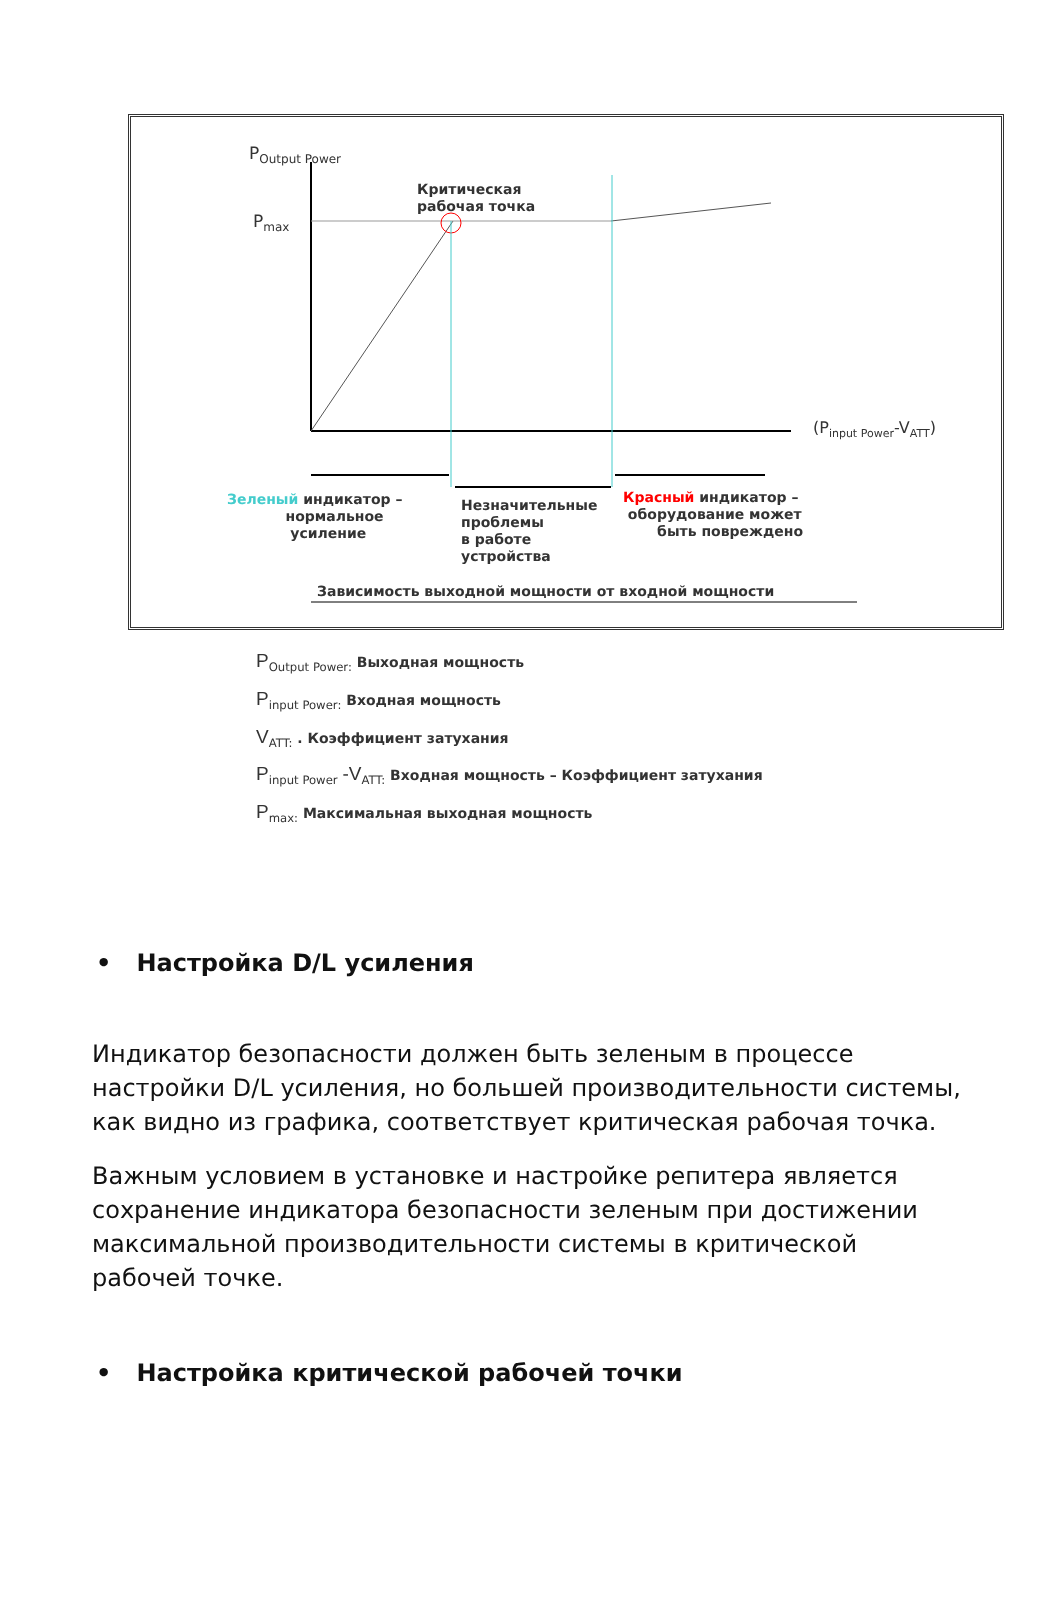P<sub>Output Power</sub>
P<sub>max</sub>
Критическая
рабочая точка
(P<sub>input Power</sub>-V<sub>ATT</sub>)
Зеленый индикатор –
нормальное
усиление
Незначительные
проблемы
в работе
устройства
Красный индикатор –
оборудование может
быть повреждено
Зависимость выходной мощности от входной мощности
P<sub>Output Power:</sub> Выходная мощность
P<sub>input Power:</sub> Входная мощность
V<sub>ATT:</sub> . Коэффициент затухания
P<sub>input Power</sub> -V<sub>ATT:</sub> Входная мощность – Коэффициент затухания
P<sub>max:</sub> Максимальная выходная мощность
• Настройка D/L усиления
Индикатор безопасности должен быть зеленым в процессе настройки D/L усиления, но большей производительности системы, как видно из графика, соответствует критическая рабочая точка.
Важным условием в установке и настройке репитера является сохранение индикатора безопасности зеленым при достижении максимальной производительности системы в критической рабочей точке.
• Настройка критической рабочей точки